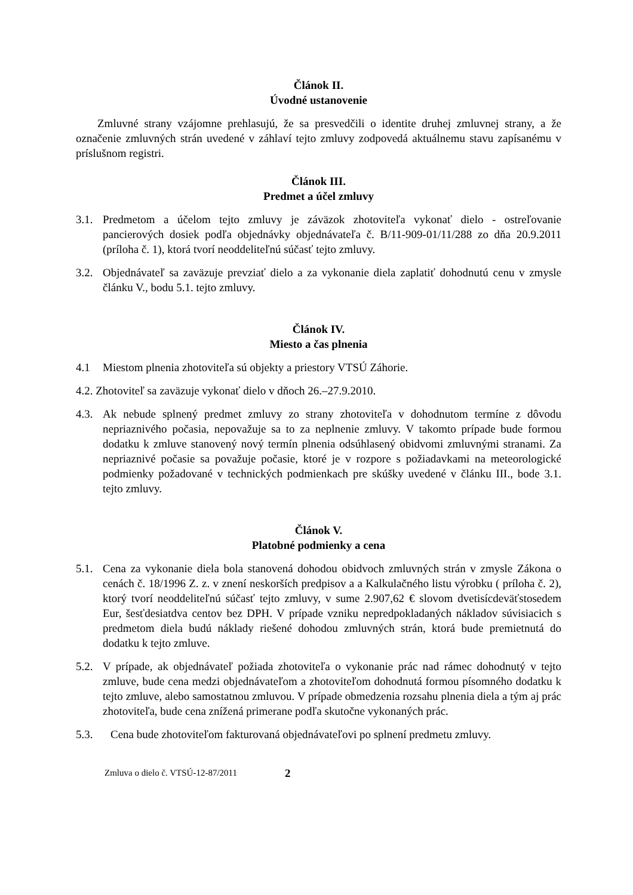Článok II.
Úvodné ustanovenie
Zmluvné strany vzájomne prehlasujú, že sa presvedčili o identite druhej zmluvnej strany, a že označenie zmluvných strán uvedené v záhlaví tejto zmluvy zodpovedá aktuálnemu stavu zapísanému v príslušnom registri.
Článok III.
Predmet a účel zmluvy
3.1. Predmetom a účelom tejto zmluvy je záväzok zhotoviteľa vykonať dielo - ostreľovanie pancierových dosiek podľa objednávky objednávateľa č. B/11-909-01/11/288 zo dňa 20.9.2011 (príloha č. 1), ktorá tvorí neoddeliteľnú súčasť tejto zmluvy.
3.2. Objednávateľ sa zaväzuje prevziať dielo a za vykonanie diela zaplatiť dohodnutú cenu v zmysle článku V., bodu 5.1. tejto zmluvy.
Článok IV.
Miesto a čas plnenia
4.1 Miestom plnenia zhotoviteľa sú objekty a priestory VTSÚ Záhorie.
4.2. Zhotoviteľ sa zaväzuje vykonať dielo v dňoch 26.–27.9.2010.
4.3. Ak nebude splnený predmet zmluvy zo strany zhotoviteľa v dohodnutom termíne z dôvodu nepriaznivého počasia, nepovažuje sa to za neplnenie zmluvy. V takomto prípade bude formou dodatku k zmluve stanovený nový termín plnenia odsúhlasený obidvomi zmluvnými stranami. Za nepriaznivé počasie sa považuje počasie, ktoré je v rozpore s požiadavkami na meteorologické podmienky požadované v technických podmienkach pre skúšky uvedené v článku III., bode 3.1. tejto zmluvy.
Článok V.
Platobné podmienky a cena
5.1. Cena za vykonanie diela bola stanovená dohodou obidvoch zmluvných strán v zmysle Zákona o cenách č. 18/1996 Z. z. v znení neskorších predpisov a a Kalkulačného listu výrobku ( príloha č. 2), ktorý tvorí neoddeliteľnú súčasť tejto zmluvy, v sume 2.907,62 € slovom dvetisícdeväťstosedem Eur, šesťdesiatdva centov bez DPH. V prípade vzniku nepredpokladaných nákladov súvisiacich s predmetom diela budú náklady riešené dohodou zmluvných strán, ktorá bude premietnutá do dodatku k tejto zmluve.
5.2. V prípade, ak objednávateľ požiada zhotoviteľa o vykonanie prác nad rámec dohodnutý v tejto zmluve, bude cena medzi objednávateľom a zhotoviteľom dohodnutá formou písomného dodatku k tejto zmluve, alebo samostatnou zmluvou. V prípade obmedzenia rozsahu plnenia diela a tým aj prác zhotoviteľa, bude cena znížená primerane podľa skutočne vykonaných prác.
5.3. Cena bude zhotoviteľom fakturovaná objednávateľovi po splnení predmetu zmluvy.
Zmluva o dielo č. VTSÚ-12-87/2011 2